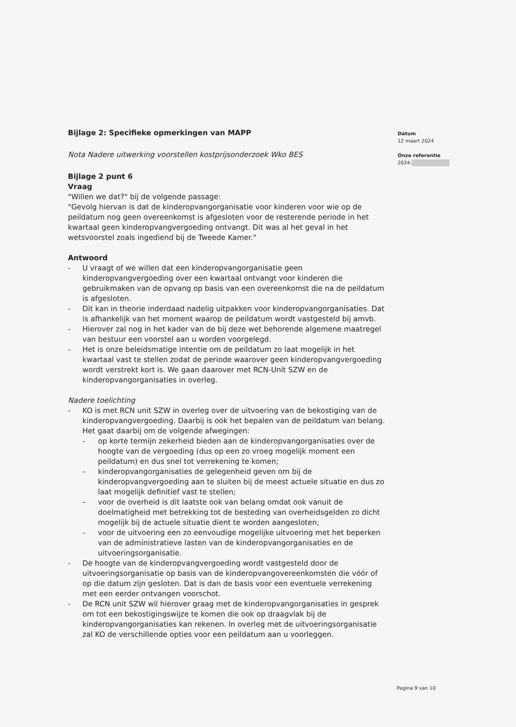Bijlage 2: Specifieke opmerkingen van MAPP
Nota Nadere uitwerking voorstellen kostprijsonderzoek Wko BES
Bijlage 2 punt 6
Vraag
"Willen we dat?" bij de volgende passage:
"Gevolg hiervan is dat de kinderopvangorganisatie voor kinderen voor wie op de peildatum nog geen overeenkomst is afgesloten voor de resterende periode in het kwartaal geen kinderopvangvergoeding ontvangt. Dit was al het geval in het wetsvoorstel zoals ingediend bij de Tweede Kamer."
Antwoord
- U vraagt of we willen dat een kinderopvangorganisatie geen kinderopvangvergoeding over een kwartaal ontvangt voor kinderen die gebruikmaken van de opvang op basis van een overeenkomst die na de peildatum is afgesloten.
- Dit kan in theorie inderdaad nadelig uitpakken voor kinderopvangorganisaties. Dat is afhankelijk van het moment waarop de peildatum wordt vastgesteld bij amvb.
- Hierover zal nog in het kader van de bij deze wet behorende algemene maatregel van bestuur een voorstel aan u worden voorgelegd.
- Het is onze beleidsmatige intentie om de peildatum zo laat mogelijk in het kwartaal vast te stellen zodat de periode waarover geen kinderopvangvergoeding wordt verstrekt kort is. We gaan daarover met RCN-Unit SZW en de kinderopvangorganisaties in overleg.
Nadere toelichting
- KO is met RCN unit SZW in overleg over de uitvoering van de bekostiging van de kinderopvangvergoeding. Daarbij is ook het bepalen van de peildatum van belang. Het gaat daarbij om de volgende afwegingen:
- op korte termijn zekerheid bieden aan de kinderopvangorganisaties over de hoogte van de vergoeding (dus op een zo vroeg mogelijk moment een peildatum) en dus snel tot verrekening te komen;
- kinderopvangorganisaties de gelegenheid geven om bij de kinderopvangvergoeding aan te sluiten bij de meest actuele situatie en dus zo laat mogelijk definitief vast te stellen;
- voor de overheid is dit laatste ook van belang omdat ook vanuit de doelmatigheid met betrekking tot de besteding van overheidsgelden zo dicht mogelijk bij de actuele situatie dient te worden aangesloten;
- voor de uitvoering een zo eenvoudige mogelijke uitvoering met het beperken van de administratieve lasten van de kinderopvangorganisaties en de uitvoeringsorganisatie.
- De hoogte van de kinderopvangvergoeding wordt vastgesteld door de uitvoeringsorganisatie op basis van de kinderopvangovereenkomsten die vóór of op die datum zijn gesloten. Dat is dan de basis voor een eventuele verrekening met een eerder ontvangen voorschot.
- De RCN unit SZW wil hierover graag met de kinderopvangorganisaties in gesprek om tot een bekostigingswijze te komen die ook op draagvlak bij de kinderopvangorganisaties kan rekenen. In overleg met de uitvoeringsorganisatie zal KO de verschillende opties voor een peildatum aan u voorleggen.
Datum
12 maart 2024
Onze referentie
2024-
Pagina 9 van 10